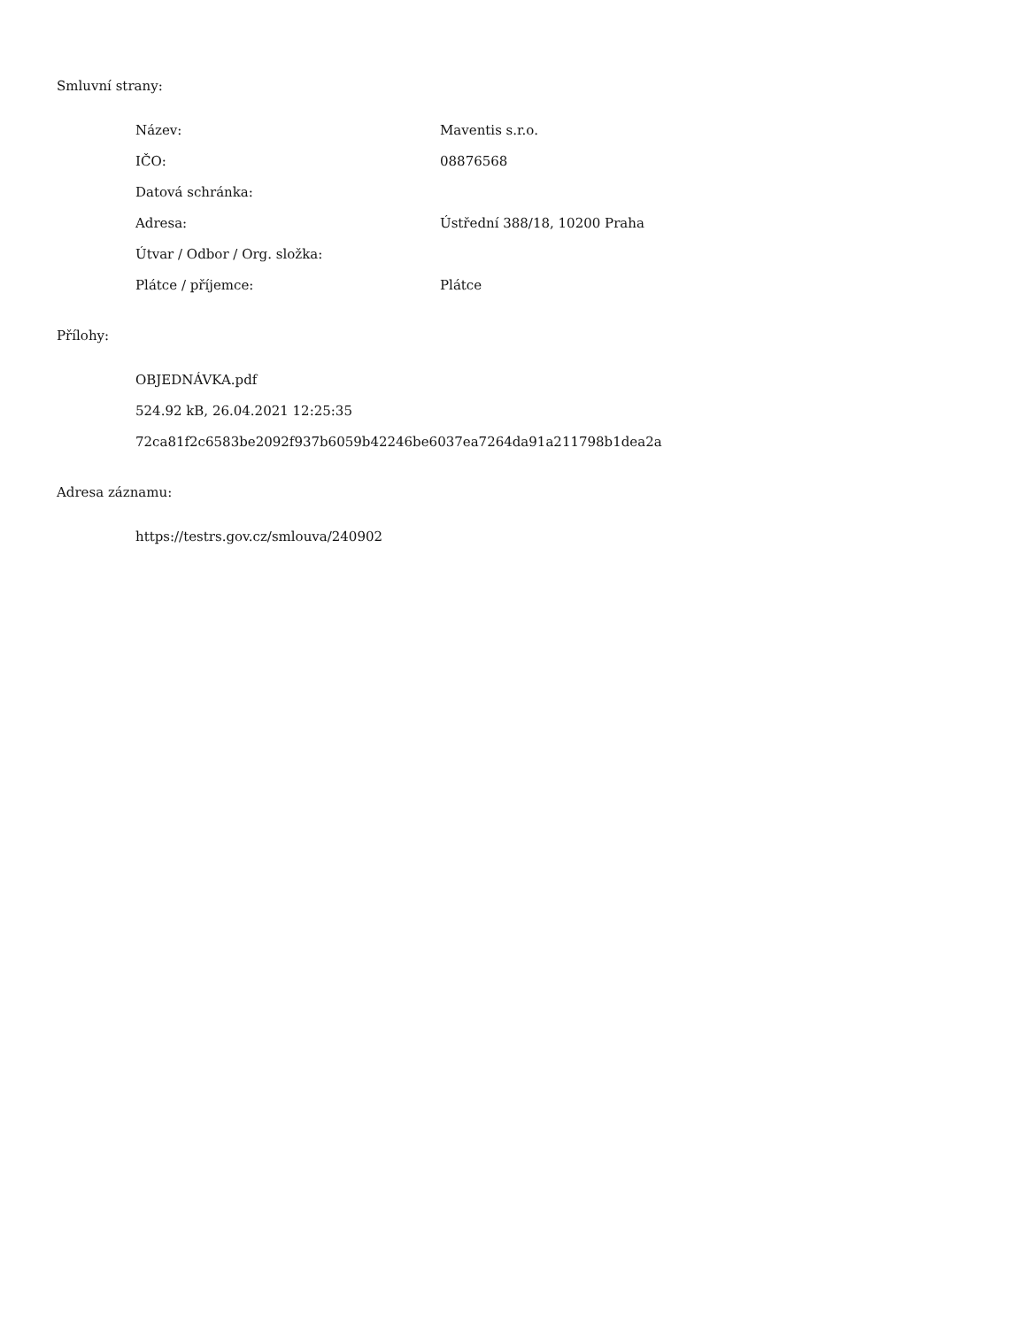Smluvní strany:
| Název: | Maventis s.r.o. |
| IČO: | 08876568 |
| Datová schránka: | |
| Adresa: | Ústřední 388/18, 10200 Praha |
| Útvar / Odbor / Org. složka: | |
| Plátce / příjemce: | Plátce |
Přílohy:
OBJEDNÁVKA.pdf
524.92 kB, 26.04.2021 12:25:35
72ca81f2c6583be2092f937b6059b42246be6037ea7264da91a211798b1dea2a
Adresa záznamu:
https://testrs.gov.cz/smlouva/240902